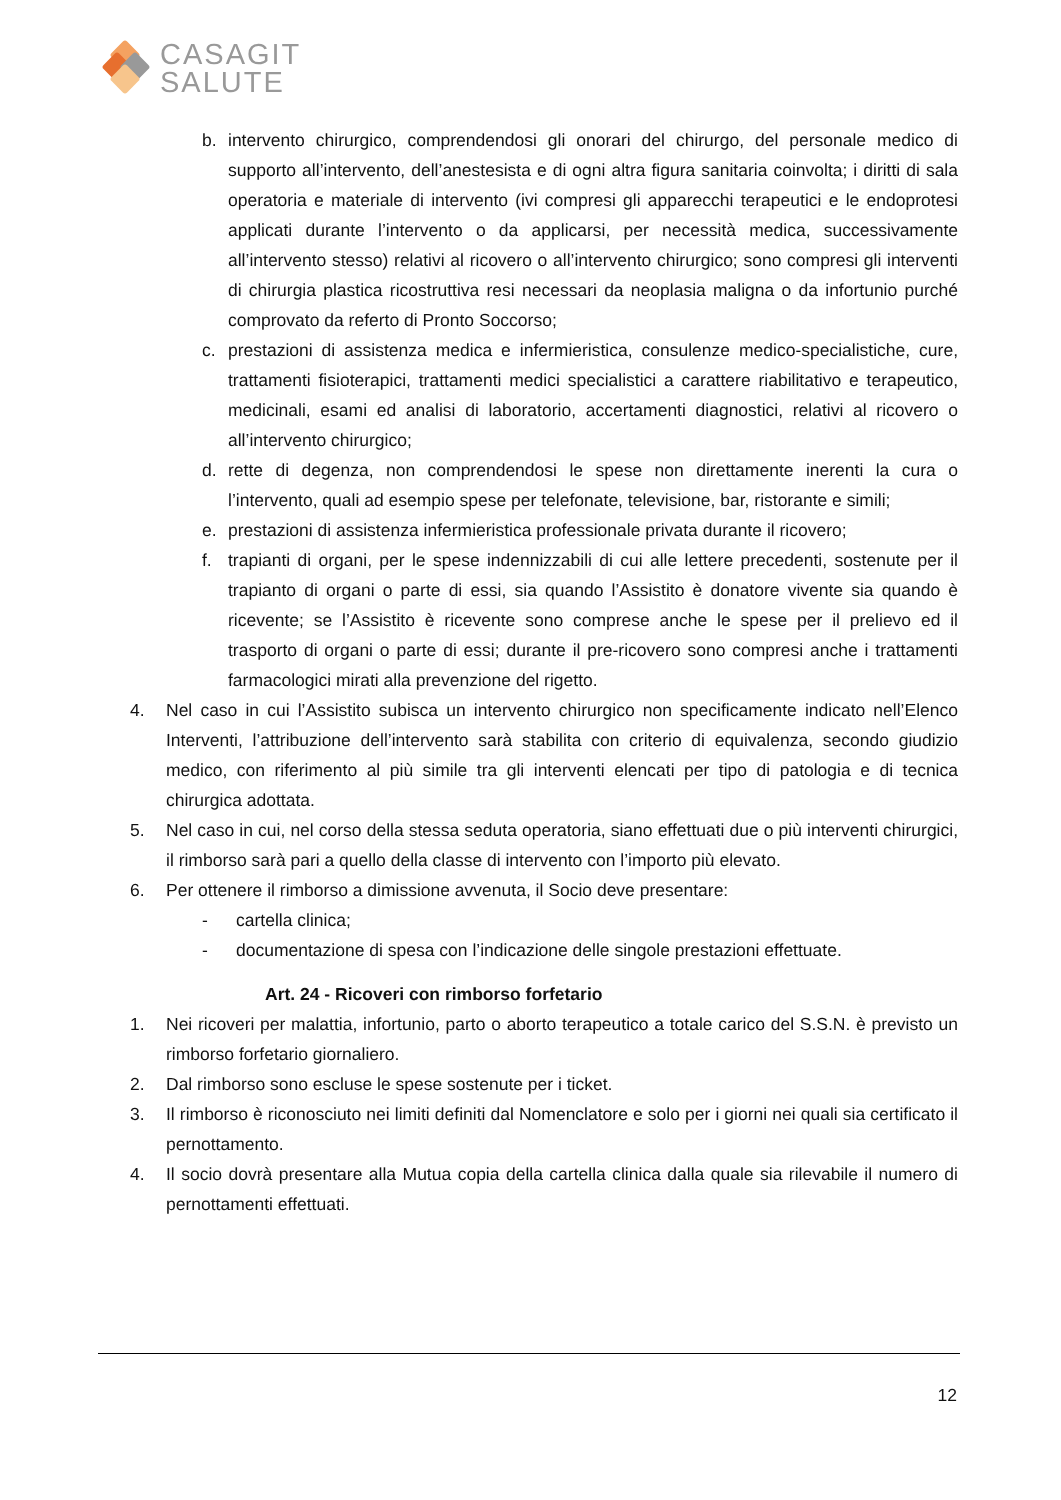CASAGIT
SALUTE
b. intervento chirurgico, comprendendosi gli onorari del chirurgo, del personale medico di supporto all’intervento, dell’anestesista e di ogni altra figura sanitaria coinvolta; i diritti di sala operatoria e materiale di intervento (ivi compresi gli apparecchi terapeutici e le endoprotesi applicati durante l’intervento o da applicarsi, per necessità medica, successivamente all’intervento stesso) relativi al ricovero o all’intervento chirurgico; sono compresi gli interventi di chirurgia plastica ricostruttiva resi necessari da neoplasia maligna o da infortunio purché comprovato da referto di Pronto Soccorso;
c. prestazioni di assistenza medica e infermieristica, consulenze medico-specialistiche, cure, trattamenti fisioterapici, trattamenti medici specialistici a carattere riabilitativo e terapeutico, medicinali, esami ed analisi di laboratorio, accertamenti diagnostici, relativi al ricovero o all’intervento chirurgico;
d. rette di degenza, non comprendendosi le spese non direttamente inerenti la cura o l’intervento, quali ad esempio spese per telefonate, televisione, bar, ristorante e simili;
e. prestazioni di assistenza infermieristica professionale privata durante il ricovero;
f. trapianti di organi, per le spese indennizzabili di cui alle lettere precedenti, sostenute per il trapianto di organi o parte di essi, sia quando l’Assistito è donatore vivente sia quando è ricevente; se l’Assistito è ricevente sono comprese anche le spese per il prelievo ed il trasporto di organi o parte di essi; durante il pre-ricovero sono compresi anche i trattamenti farmacologici mirati alla prevenzione del rigetto.
4. Nel caso in cui l’Assistito subisca un intervento chirurgico non specificamente indicato nell’Elenco Interventi, l’attribuzione dell’intervento sarà stabilita con criterio di equivalenza, secondo giudizio medico, con riferimento al più simile tra gli interventi elencati per tipo di patologia e di tecnica chirurgica adottata.
5. Nel caso in cui, nel corso della stessa seduta operatoria, siano effettuati due o più interventi chirurgici, il rimborso sarà pari a quello della classe di intervento con l’importo più elevato.
6. Per ottenere il rimborso a dimissione avvenuta, il Socio deve presentare:
- cartella clinica;
- documentazione di spesa con l’indicazione delle singole prestazioni effettuate.
Art. 24 - Ricoveri con rimborso forfetario
1. Nei ricoveri per malattia, infortunio, parto o aborto terapeutico a totale carico del S.S.N. è previsto un rimborso forfetario giornaliero.
2. Dal rimborso sono escluse le spese sostenute per i ticket.
3. Il rimborso è riconosciuto nei limiti definiti dal Nomenclatore e solo per i giorni nei quali sia certificato il pernottamento.
4. Il socio dovrà presentare alla Mutua copia della cartella clinica dalla quale sia rilevabile il numero di pernottamenti effettuati.
12